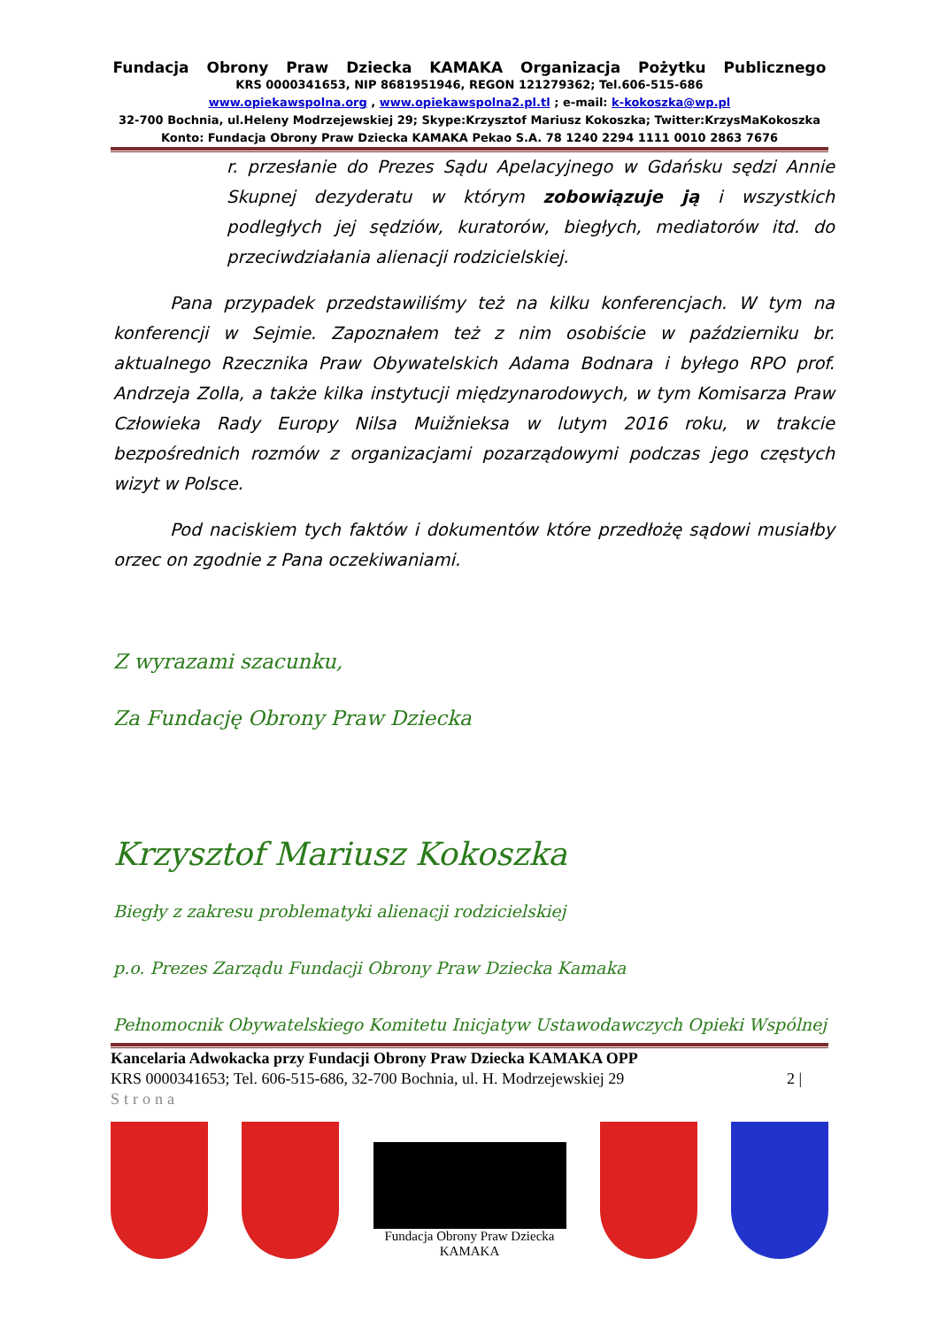Fundacja Obrony Praw Dziecka KAMAKA Organizacja Pożytku Publicznego
KRS 0000341653, NIP 8681951946, REGON 121279362; Tel.606-515-686
www.opiekawspolna.org , www.opiekawspolna2.pl.tl ; e-mail: k-kokoszka@wp.pl
32-700 Bochnia, ul.Heleny Modrzejewskiej 29; Skype:Krzysztof Mariusz Kokoszka; Twitter:KrzysMaKokoszka
Konto: Fundacja Obrony Praw Dziecka KAMAKA Pekao S.A. 78 1240 2294 1111 0010 2863 7676
r. przesłanie do Prezes Sądu Apelacyjnego w Gdańsku sędzi Annie Skupnej dezyderatu w którym zobowiązuje ją i wszystkich podległych jej sędziów, kuratorów, biegłych, mediatorów itd. do przeciwdziałania alienacji rodzicielskiej.
Pana przypadek przedstawiliśmy też na kilku konferencjach. W tym na konferencji w Sejmie. Zapoznałem też z nim osobiście w październiku br. aktualnego Rzecznika Praw Obywatelskich Adama Bodnara i byłego RPO prof. Andrzeja Zolla, a także kilka instytucji międzynarodowych, w tym Komisarza Praw Człowieka Rady Europy Nilsa Muižnieksa w lutym 2016 roku, w trakcie bezpośrednich rozmów z organizacjami pozarządowymi podczas jego częstych wizyt w Polsce.
Pod naciskiem tych faktów i dokumentów które przedłożę sądowi musiałby orzec on zgodnie z Pana oczekiwaniami.
Z wyrazami szacunku,
Za Fundację Obrony Praw Dziecka
Krzysztof Mariusz Kokoszka
Biegły z zakresu problematyki alienacji rodzicielskiej
p.o. Prezes Zarządu Fundacji Obrony Praw Dziecka Kamaka
Pełnomocnik Obywatelskiego Komitetu Inicjatyw Ustawodawczych Opieki Wspólnej
Kancelaria Adwokacka przy Fundacji Obrony Praw Dziecka KAMAKA OPP
KRS 0000341653; Tel. 606-515-686, 32-700 Bochnia, ul. H. Modrzejewskiej 29 2 |
Strona
Fundacja Obrony Praw Dziecka
KAMAKA